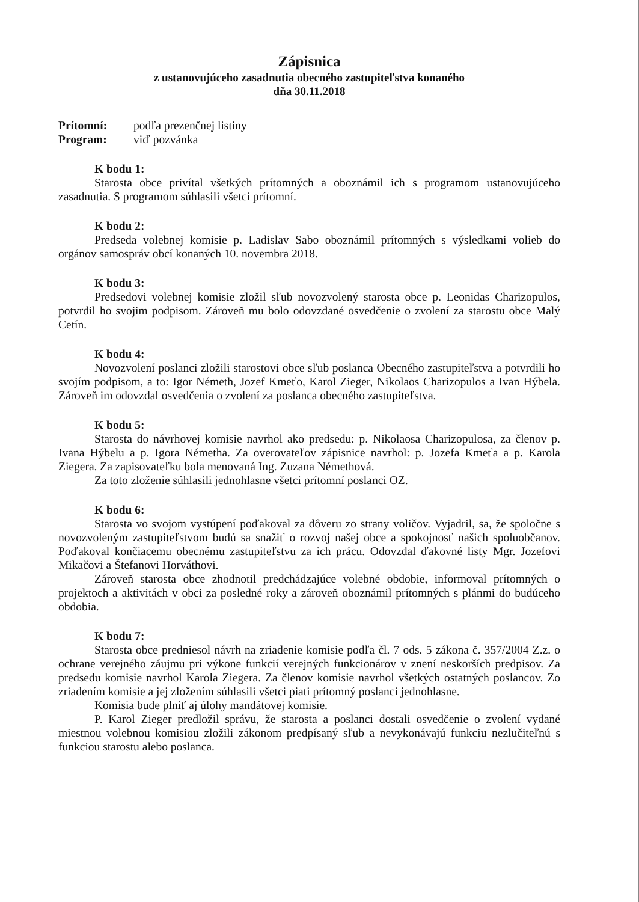Zápisnica
z ustanovujúceho zasadnutia obecného zastupiteľstva konaného
dňa 30.11.2018
| Prítomní: | podľa prezenčnej listiny |
| Program: | viď pozvánka |
K bodu 1:
Starosta obce privítal všetkých prítomných a oboznámil ich s programom ustanovujúceho zasadnutia. S programom súhlasili všetci prítomní.
K bodu 2:
Predseda volebnej komisie p. Ladislav Sabo oboznámil prítomných s výsledkami volieb do orgánov samospráv obcí konaných 10. novembra 2018.
K bodu 3:
Predsedovi volebnej komisie zložil sľub novozvolený starosta obce p. Leonidas Charizopulos, potvrdil ho svojim podpisom. Zároveň mu bolo odovzdané osvedčenie o zvolení za starostu obce Malý Cetín.
K bodu 4:
Novozvolení poslanci zložili starostovi obce sľub poslanca Obecného zastupiteľstva a potvrdili ho svojím podpisom, a to: Igor Németh, Jozef Kmeťo, Karol Zieger, Nikolaos Charizopulos a Ivan Hýbela. Zároveň im odovzdal osvedčenia o zvolení za poslanca obecného zastupiteľstva.
K bodu 5:
Starosta do návrhovej komisie navrhol ako predsedu: p. Nikolaosa Charizopulosa, za členov p. Ivana Hýbelu a p. Igora Németha. Za overovateľov zápisnice navrhol: p. Jozefa Kmeťa a p. Karola Ziegera. Za zapisovateľku bola menovaná Ing. Zuzana Némethová.
Za toto zloženie súhlasili jednohlasne všetci prítomní poslanci OZ.
K bodu 6:
Starosta vo svojom vystúpení poďakoval za dôveru zo strany voličov. Vyjadril, sa, že spoločne s novozvoleným zastupiteľstvom budú sa snažiť o rozvoj našej obce a spokojnosť našich spoluobčanov. Poďakoval končiacemu obecnému zastupiteľstvu za ich prácu. Odovzdal ďakovné listy Mgr. Jozefovi Mikačovi a Štefanovi Horváthovi.
Zároveň starosta obce zhodnotil predchádzajúce volebné obdobie, informoval prítomných o projektoch a aktivitách v obci za posledné roky a zároveň oboznámil prítomných s plánmi do budúceho obdobia.
K bodu 7:
Starosta obce predniesol návrh na zriadenie komisie podľa čl. 7 ods. 5 zákona č. 357/2004 Z.z. o ochrane verejného záujmu pri výkone funkcií verejných funkcionárov v znení neskorších predpisov. Za predsedu komisie navrhol Karola Ziegera. Za členov komisie navrhol všetkých ostatných poslancov. Zo zriadením komisie a jej zložením súhlasili všetci piati prítomný poslanci jednohlasne.
Komisia bude plniť aj úlohy mandátovej komisie.
P. Karol Zieger predložil správu, že starosta a poslanci dostali osvedčenie o zvolení vydané miestnou volebnou komisiou zložili zákonom predpísaný sľub a nevykonávajú funkciu nezlučiteľnú s funkciou starostu alebo poslanca.